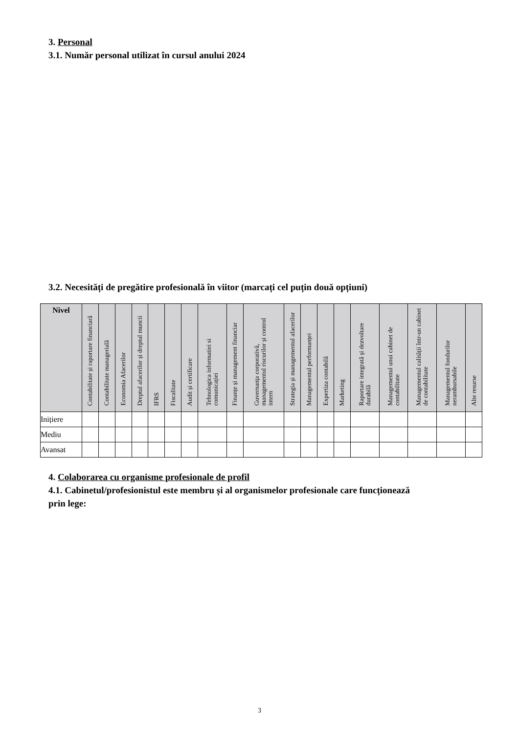3. Personal
3.1. Număr personal utilizat în cursul anului 2024
3.2. Necesități de pregătire profesională în viitor (marcați cel puțin două opțiuni)
| Nivel | Contabilitate și raportare financiară | Contabilitate managerială | Economia Afacerilor | Dreptul afacerilor și dreptul muncii | IFRS | Fiscalitate | Audit și certificare | Tehnologica informatiei si comunicației | Finanțe și management financiar | Guvernanța corporativă, managementul riscurilor și control intern | Strategia și managementul afacerilor | Managementul performanței | Expertiza contabilă | Marketing | Raportare integrată și dezvoltare durabilă | Managementul unui cabinet de contabilitate | Managementul calității într-un cabinet de contabilitate | Managementul fondurilor nerambursabile | Alte resurse |
| --- | --- | --- | --- | --- | --- | --- | --- | --- | --- | --- | --- | --- | --- | --- | --- | --- | --- | --- | --- |
| Inițiere | | | | | | | | | | | | | | | | | | | |
| Mediu | | | | | | | | | | | | | | | | | | | |
| Avansat | | | | | | | | | | | | | | | | | | | |
4. Colaborarea cu organisme profesionale de profil
4.1. Cabinetul/profesionistul este membru și al organismelor profesionale care funcționează
prin lege:
3